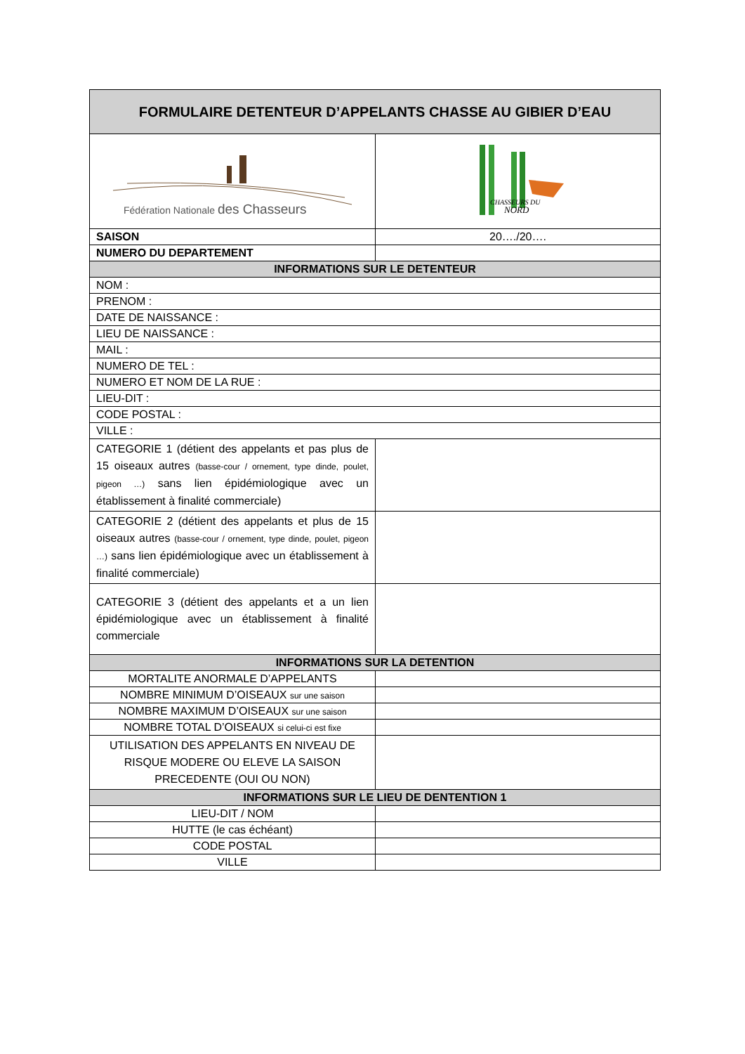| FORMULAIRE DETENTEUR D’APPELANTS CHASSE AU GIBIER D’EAU | |
| --- | --- |
| Fédération Nationale des Chasseurs | CHASSEURS DU NORD |
| SAISON | 20…./20…. |
| NUMERO DU DEPARTEMENT | |
| INFORMATIONS SUR LE DETENTEUR | |
| NOM : | |
| PRENOM : | |
| DATE DE NAISSANCE : | |
| LIEU DE NAISSANCE : | |
| MAIL : | |
| NUMERO DE TEL : | |
| NUMERO ET NOM DE LA RUE : | |
| LIEU-DIT : | |
| CODE POSTAL : | |
| VILLE : | |
| CATEGORIE 1 (détient des appelants et pas plus de 15 oiseaux autres (basse-cour / ornement, type dinde, poulet, pigeon …) sans lien épidémiologique avec un établissement à finalité commerciale) | |
| CATEGORIE 2 (détient des appelants et plus de 15 oiseaux autres (basse-cour / ornement, type dinde, poulet, pigeon …) sans lien épidémiologique avec un établissement à finalité commerciale) | |
| CATEGORIE 3 (détient des appelants et a un lien épidémiologique avec un établissement à finalité commerciale | |
| INFORMATIONS SUR LA DETENTION | |
| MORTALITE ANORMALE D’APPELANTS | |
| NOMBRE MINIMUM D’OISEAUX sur une saison | |
| NOMBRE MAXIMUM D’OISEAUX sur une saison | |
| NOMBRE TOTAL D’OISEAUX si celui-ci est fixe | |
| UTILISATION DES APPELANTS EN NIVEAU DE RISQUE MODERE OU ELEVE LA SAISON PRECEDENTE (OUI OU NON) | |
| INFORMATIONS SUR LE LIEU DE DENTENTION 1 | |
| LIEU-DIT / NOM | |
| HUTTE (le cas échéant) | |
| CODE POSTAL | |
| VILLE | |